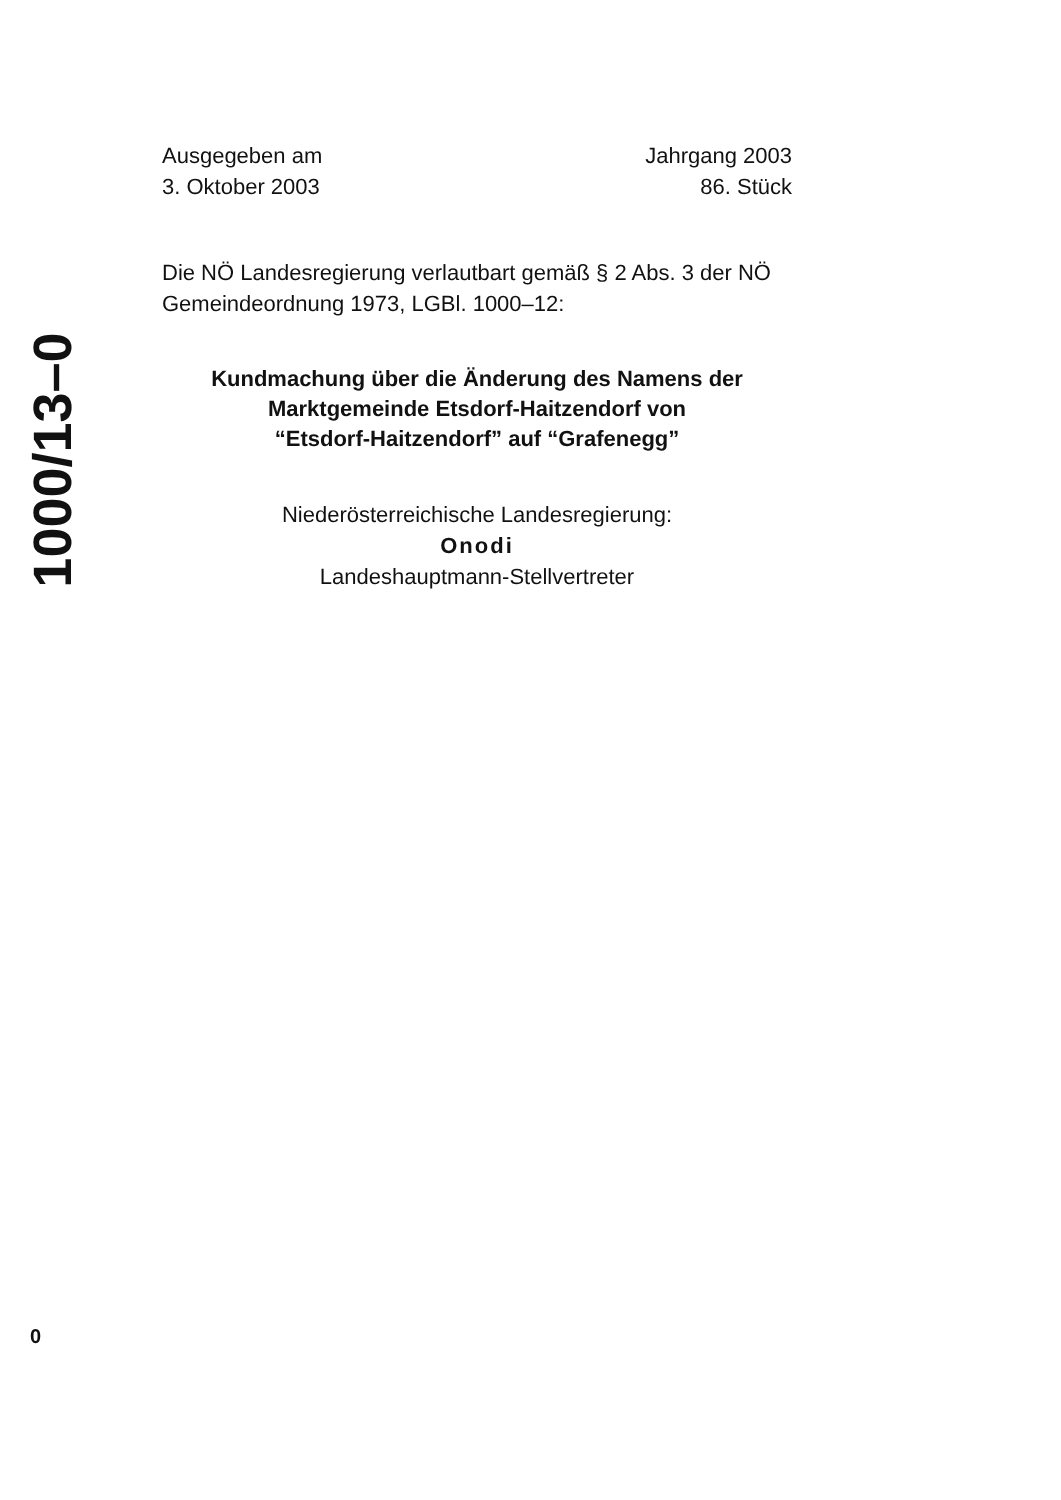1000/13–0
Ausgegeben am
3. Oktober 2003
Jahrgang 2003
86. Stück
Die NÖ Landesregierung verlautbart gemäß § 2 Abs. 3 der NÖ Gemeindeordnung 1973, LGBl. 1000–12:
Kundmachung über die Änderung des Namens der
Marktgemeinde Etsdorf-Haitzendorf von
“Etsdorf-Haitzendorf” auf “Grafenegg”
Niederösterreichische Landesregierung:
Onodi
Landeshauptmann-Stellvertreter
0